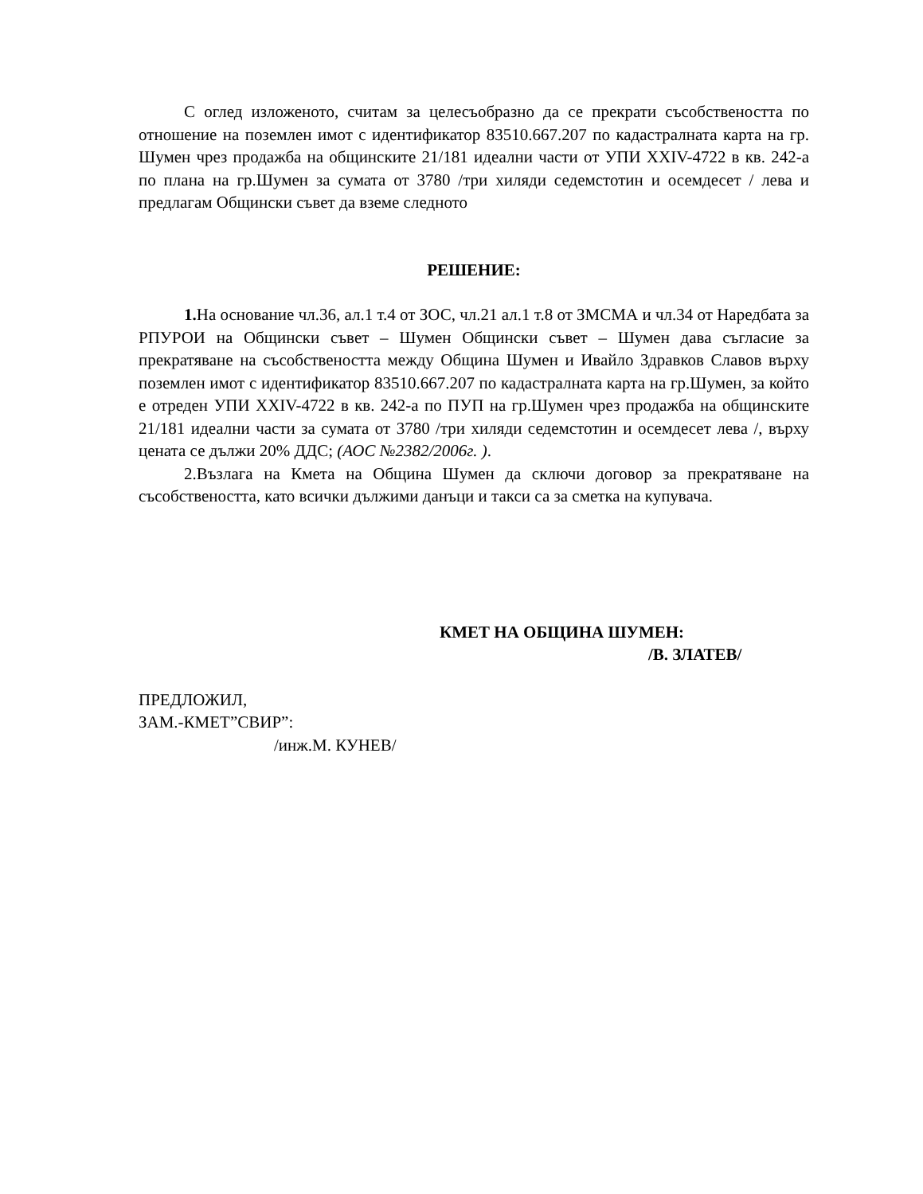С оглед изложеното, считам за целесъобразно да се прекрати съсобствеността по отношение на поземлен имот с идентификатор 83510.667.207 по кадастралната карта на гр. Шумен чрез продажба на общинските 21/181 идеални части от УПИ XXIV-4722 в кв. 242-а по плана на гр.Шумен за сумата от 3780 /три хиляди седемстотин и осемдесет / лева и предлагам Общински съвет да вземе следното
РЕШЕНИЕ:
1. На основание чл.36, ал.1 т.4 от ЗОС, чл.21 ал.1 т.8 от ЗМСМА и чл.34 от Наредбата за РПУРОИ на Общински съвет – Шумен Общински съвет – Шумен дава съгласие за прекратяване на съсобствеността между Община Шумен и Ивайло Здравков Славов върху поземлен имот с идентификатор 83510.667.207 по кадастралната карта на гр.Шумен, за който е отреден УПИ XXIV-4722 в кв. 242-а по ПУП на гр.Шумен чрез продажба на общинските 21/181 идеални части за сумата от 3780 /три хиляди седемстотин и осемдесет лева /, върху цената се дължи 20% ДДС; (АОС №2382/2006г. ).
2.Възлага на Кмета на Община Шумен да сключи договор за прекратяване на съсобствеността, като всички дължими данъци и такси са за сметка на купувача.
КМЕТ НА ОБЩИНА ШУМЕН:
/В. ЗЛАТЕВ/
ПРЕДЛОЖИЛ,
ЗАМ.-КМЕТ”СВИР”:
/инж.М. КУНЕВ/